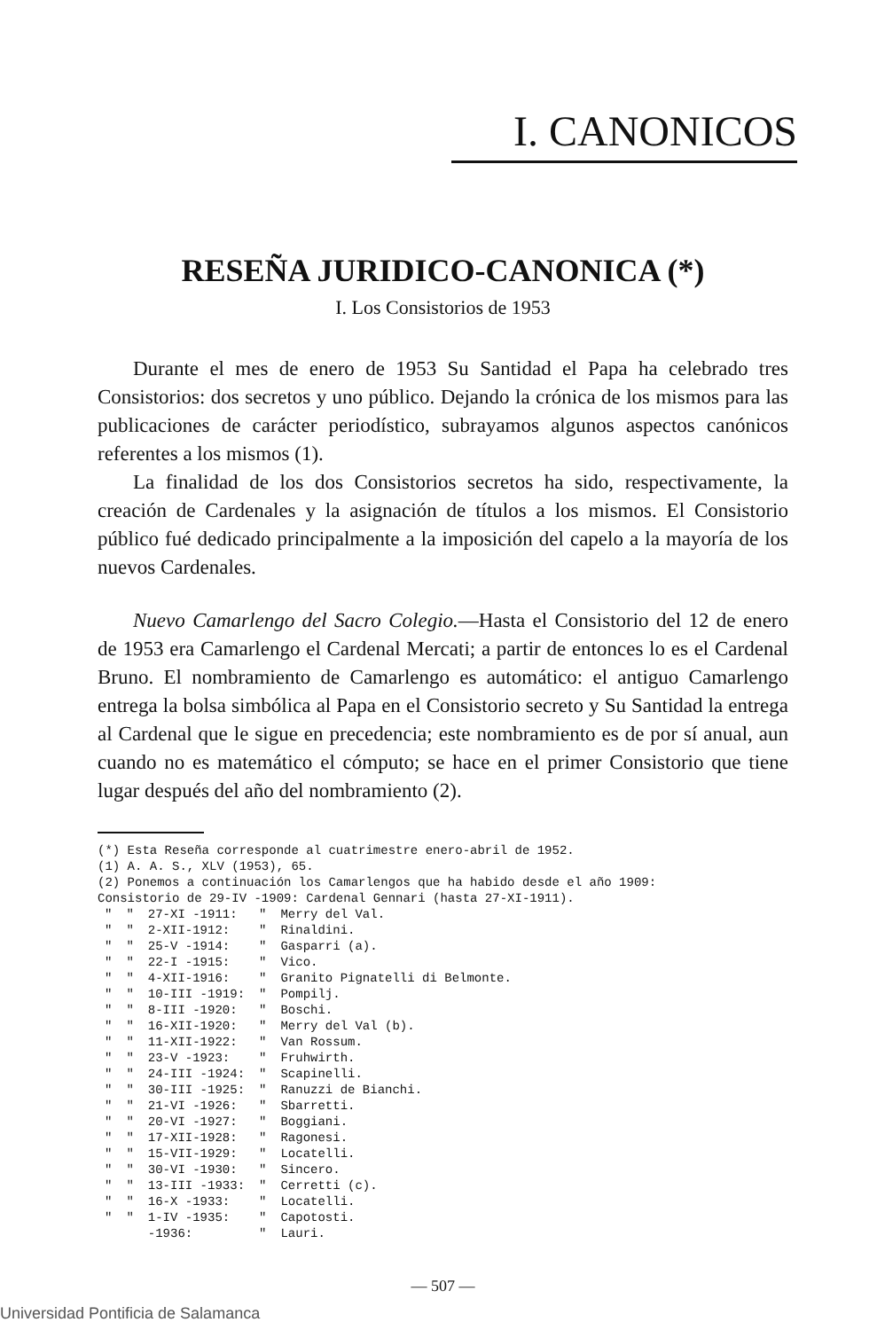I. CANONICOS
RESEÑA JURIDICO-CANONICA (*)
I. Los Consistorios de 1953
Durante el mes de enero de 1953 Su Santidad el Papa ha celebrado tres Consistorios: dos secretos y uno público. Dejando la crónica de los mismos para las publicaciones de carácter periodístico, subrayamos algunos aspectos canónicos referentes a los mismos (1).
La finalidad de los dos Consistorios secretos ha sido, respectivamente, la creación de Cardenales y la asignación de títulos a los mismos. El Consistorio público fué dedicado principalmente a la imposición del capelo a la mayoría de los nuevos Cardenales.
Nuevo Camarlengo del Sacro Colegio.—Hasta el Consistorio del 12 de enero de 1953 era Camarlengo el Cardenal Mercati; a partir de entonces lo es el Cardenal Bruno. El nombramiento de Camarlengo es automático: el antiguo Camarlengo entrega la bolsa simbólica al Papa en el Consistorio secreto y Su Santidad la entrega al Cardenal que le sigue en precedencia; este nombramiento es de por sí anual, aun cuando no es matemático el cómputo; se hace en el primer Consistorio que tiene lugar después del año del nombramiento (2).
(*) Esta Reseña corresponde al cuatrimestre enero-abril de 1952.
(1) A. A. S., XLV (1953), 65.
(2) Ponemos a continuación los Camarlengos que ha habido desde el año 1909:
Consistorio de 29-IV -1909: Cardenal Gennari (hasta 27-XI-1911).
| " | " | 27-XI -1911: | " | Merry del Val. |
| " | " | 2-XII-1912: | " | Rinaldini. |
| " | " | 25-V -1914: | " | Gasparri (a). |
| " | " | 22-I -1915: | " | Vico. |
| " | " | 4-XII-1916: | " | Granito Pignatelli di Belmonte. |
| " | " | 10-III -1919: | " | Pompilj. |
| " | " | 8-III -1920: | " | Boschi. |
| " | " | 16-XII-1920: | " | Merry del Val (b). |
| " | " | 11-XII-1922: | " | Van Rossum. |
| " | " | 23-V -1923: | " | Fruhwirth. |
| " | " | 24-III -1924: | " | Scapinelli. |
| " | " | 30-III -1925: | " | Ranuzzi de Bianchi. |
| " | " | 21-VI -1926: | " | Sbarretti. |
| " | " | 20-VI -1927: | " | Boggiani. |
| " | " | 17-XII-1928: | " | Ragonesi. |
| " | " | 15-VII-1929: | " | Locatelli. |
| " | " | 30-VI -1930: | " | Sincero. |
| " | " | 13-III -1933: | " | Cerretti (c). |
| " | " | 16-X -1933: | " | Locatelli. |
| " | " | 1-IV -1935: | " | Capotosti. |
| | | -1936: | " | Lauri. |
— 507 —
Universidad Pontificia de Salamanca